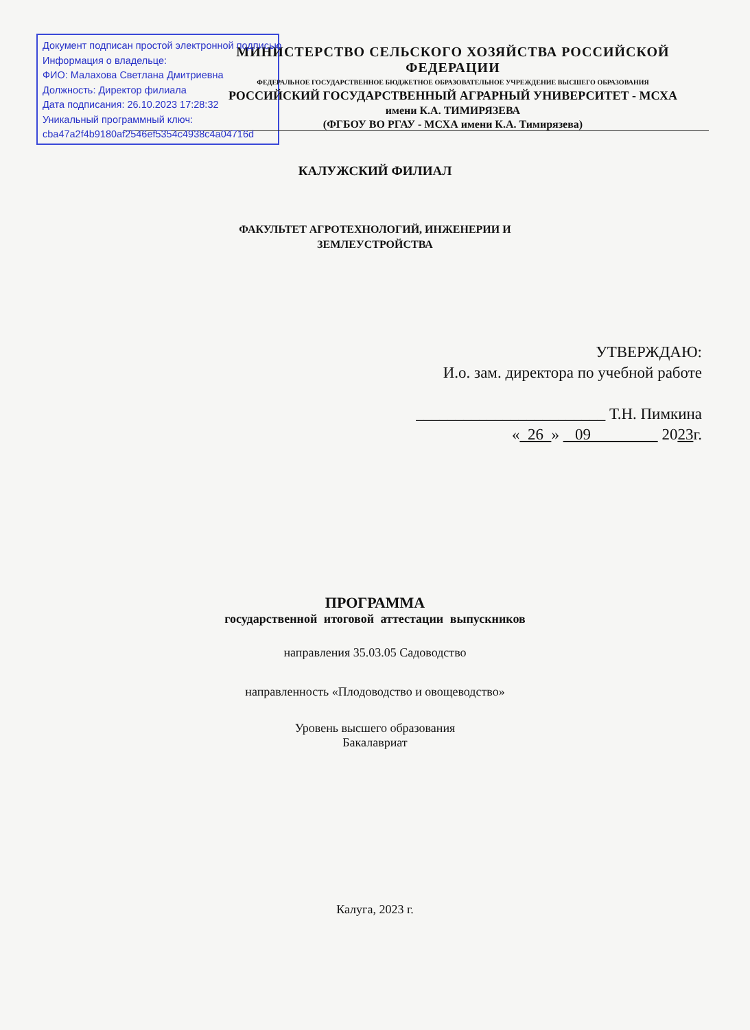Документ подписан простой электронной подписью
Информация о владельце:
ФИО: Малахова Светлана Дмитриевна
Должность: Директор филиала
Дата подписания: 26.10.2023 17:28:32
Уникальный программный ключ:
cba47a2f4b9180af2546ef5354c4938c4a04716d
МИНИСТЕРСТВО СЕЛЬСКОГО ХОЗЯЙСТВА РОССИЙСКОЙ ФЕДЕРАЦИИ
ФЕДЕРАЛЬНОЕ ГОСУДАРСТВЕННОЕ БЮДЖЕТНОЕ ОБРАЗОВАТЕЛЬНОЕ УЧРЕЖДЕНИЕ ВЫСШЕГО ОБРАЗОВАНИЯ
РОССИЙСКИЙ ГОСУДАРСТВЕННЫЙ АГРАРНЫЙ УНИВЕРСИТЕТ - МСХА
имени К.А. ТИМИРЯЗЕВА
(ФГБОУ ВО РГАУ - МСХА имени К.А. Тимирязева)
КАЛУЖСКИЙ ФИЛИАЛ
ФАКУЛЬТЕТ АГРОТЕХНОЛОГИЙ, ИНЖЕНЕРИИ И
ЗЕМЛЕУСТРОЙСТВА
УТВЕРЖДАЮ:
И.о. зам. директора по учебной работе
________________________ Т.Н. Пимкина
« 26 » 09 2023г.
ПРОГРАММА
государственной итоговой аттестации выпускников
направления 35.03.05 Садоводство
направленность «Плодоводство и овощеводство»
Уровень высшего образования
Бакалавриат
Калуга, 2023 г.